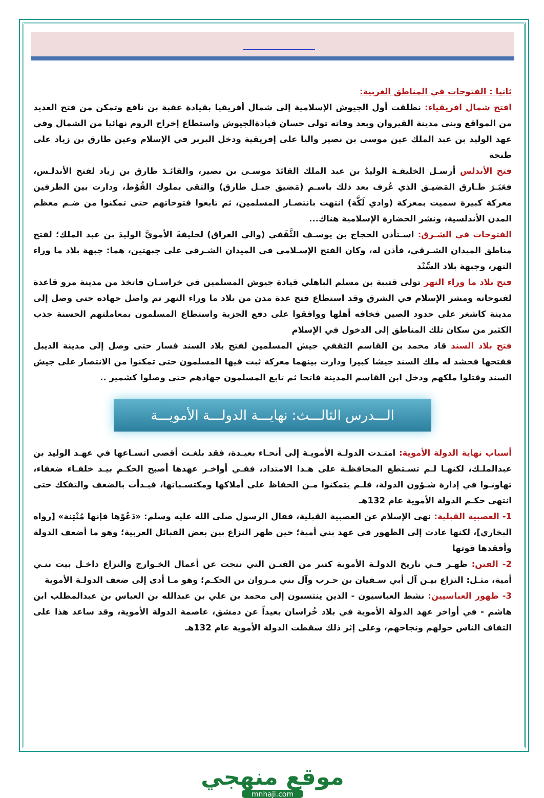ثانيا : الفتوحات في المناطق الغربية:
افتح شمال افريقياء: نطلقت أول الجيوش الإسلامية إلى شمال أفريقيا بقيادة عقبة بن نافع وتمكن من فتح العديد من المواقع وبنى مدينة القيروان وبعد وفاته تولى حسان قيادةالجيوش واستطاع إخراج الروم نهائيا من الشمال وفي عهد الوليد بن عبد الملك عين موسى بن نصير واليا على إفريقية ودخل البربر في الإسلام وعين طارق بن زياد على طنجة
فتح الأندلس أرسـل الخليفـة الوليدُ بن عبد الملك القائدَ موسـى بن نصير، والقائـدَ طارق بن زياد لفتح الأندلـس، فعَبَـرَ طـارق المَضيـق الذي عُرف بعد ذلك باسـم (مَضيق جبـل طارق) والتقى بملوك القُوْط، ودارت بين الطرفين معركة كبيرة سميت بمعركة (وادي لَكَّة) انتهت بانتصـار المسلمين، ثم تابعوا فتوحاتهم حتى تمكنوا من ضـم معظم المدن الأندلسية، ونشر الحضارة الإسلامية هناك...
الفتوحات في الشـرق: اسـتأذن الحجاج بن يوسـف الثَّقَفي (والي العراق) لخليفةَ الأمويَّ الوليدَ بن عبد الملك؛ لفتح مناطق الميدان الشـرقي، فأذن له، وكان الفتح الإسـلامي في الميدان الشـرقي على جبهتين، هما: جبهة بلاد ما وراء النهر، وجبهة بلاد السِّنْد
فتح بلاد ما وراء النهر تولى قتيبة بن مسلم الباهلي قيادة جيوش المسلمين في خراسـان فاتخذ من مدينة مرو قاعدة لفتوحاته ومشر الإسلام في الشرق وقد استطاع فتح عدة مدن من بلاد ما وراء النهر ثم واصل جهاده حتى وصل إلى مدينة كاشغر على حدود الصين فخافه أهلها ووافقوا على دفع الجزية واستطاع المسلمون بمعاملتهم الحسنة جذب الكثير من سكان تلك المناطق إلى الدخول في الإسلام
فتح بلاد السند قاد محمد بن القاسم الثقفي جيش المسلمين لفتح بلاد السند فسار حتى وصل إلى مدينة الديبل ففتحها فحشد له ملك السند جيشا كبيرا ودارت بينهما معركة ثبت فيها المسلمون حتى تمكنوا من الانتصار على جيش السند وقتلوا ملكهم ودخل ابن القاسم المدينة فاتحا ثم تابع المسلمون جهادهم حتى وصلوا كشمير ..
الـــدرس الثالـــث: نهايـــة الدولـــة الأمويـــة
أسباب نهاية الدولة الأموية: امتـدت الدولـة الأمويـة إلى أنحـاء بعيـدة، فقد بلغـت أقصى اتسـاعها في عهـد الوليد بن عبدالملـك، لكنهـا لـم تسـتطع المحافظـة على هـذا الامتداد، ففـي أواخـر عهدها أصبح الحكـم بيـد خلفـاء ضعفاء، تهاونـوا في إدارة شـؤون الدولة، فلـم يتمكنوا مـن الحفاظ على أملاكها ومكتسـباتها، فبـدأت بالضعف والتفكك حتى انتهى حكـم الدولة الأموية عام 132هـ
1- العصبية القبلية: نهى الإسلام عن العصبية القبلية، فقال الرسول صلى الله عليه وسلم: «دَعُوْها فإنها مُنْتِنة» [رواه البخاري]، لكنها عادت إلى الظهور في عهد بني أمية؛ حين ظهر النزاع بين بعض القبائل العربية؛ وهو ما أضعف الدولة وأفقدها قوتها
2- الفتن: ظهـر فـي تاريخ الدولـة الأموية كثير من الفتـن التي نتجت عن أعمال الخـوارج والنزاع داخـل بيت بنـي أمية، مثـل: النزاع بيـن آل أبي سـفيان بن حـرب وآل بني مـروان بن الحكـم؛ وهو مـا أدى إلى ضعف الدولـة الأموية
3- ظهور العباسيين: نشط العباسيون - الذين ينتسبون إلى محمد بن علي بن عبدالله بن العباس بن عبدالمطلب ابن هاشم - في أواخر عهد الدولة الأموية في بلاد خُراسان بعيداً عن دمشق، عاصمة الدولة الأموية، وقد ساعد هذا على التفاف الناس حولهم ونجاحهم، وعلى إثر ذلك سقطت الدولة الأموية عام 132هـ
موقع منهجي
mnhaji.com